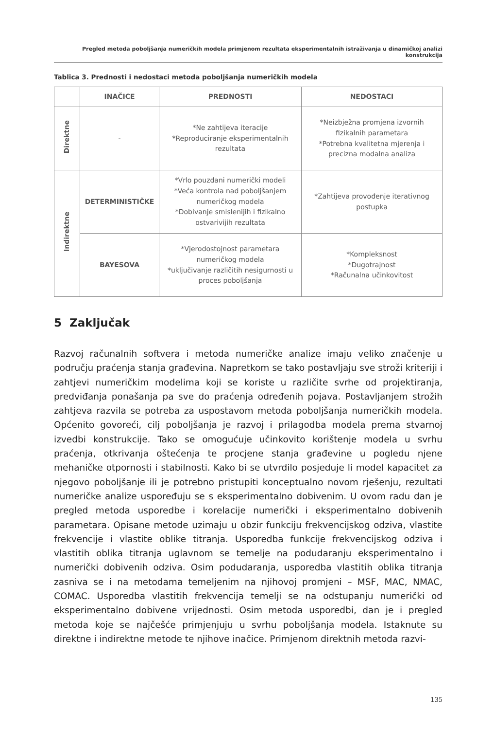Pregled metoda poboljšanja numeričkih modela primjenom rezultata eksperimentalnih istraživanja u dinamičkoj analizi konstrukcija
Tablica 3. Prednosti i nedostaci metoda poboljšanja numeričkih modela
| | INAČICE | PREDNOSTI | NEDOSTACI |
| --- | --- | --- | --- |
| Direktne | - | *Ne zahtijeva iteracije *Reproduciranje eksperimentalnih rezultata | *Neizbježna promjena izvornih fizikalnih parametara *Potrebna kvalitetna mjerenja i precizna modalna analiza |
| Indirektne | DETERMINISTIČKE | *Vrlo pouzdani numerički modeli *Veća kontrola nad poboljšanjem numeričkog modela *Dobivanje smislenijih i fizikalno ostvarivijih rezultata | *Zahtijeva provođenje iterativnog postupka |
| | BAYESOVA | *Vjerodostojnost parametara numeričkog modela *uključivanje različitih nesigurnosti u proces poboljšanja | *Kompleksnost *Dugotrajnost *Računalna učinkovitost |
5 Zaključak
Razvoj računalnih softvera i metoda numeričke analize imaju veliko značenje u području praćenja stanja građevina. Napretkom se tako postavljaju sve stroži kriteriji i zahtjevi numeričkim modelima koji se koriste u različite svrhe od projektiranja, predviđanja ponašanja pa sve do praćenja određenih pojava. Postavljanjem strožih zahtjeva razvila se potreba za uspostavom metoda poboljšanja numeričkih modela. Općenito govoreći, cilj poboljšanja je razvoj i prilagodba modela prema stvarnoj izvedbi konstrukcije. Tako se omogućuje učinkovito korištenje modela u svrhu praćenja, otkrivanja oštećenja te procjene stanja građevine u pogledu njene mehaničke otpornosti i stabilnosti. Kako bi se utvrdilo posjeduje li model kapacitet za njegovo poboljšanje ili je potrebno pristupiti konceptualno novom rješenju, rezultati numeričke analize uspoređuju se s eksperimentalno dobivenim. U ovom radu dan je pregled metoda usporedbe i korelacije numerički i eksperimentalno dobivenih parametara. Opisane metode uzimaju u obzir funkciju frekvencijskog odziva, vlastite frekvencije i vlastite oblike titranja. Usporedba funkcije frekvencijskog odziva i vlastitih oblika titranja uglavnom se temelje na podudaranju eksperimentalno i numerički dobivenih odziva. Osim podudaranja, usporedba vlastitih oblika titranja zasniva se i na metodama temeljenim na njihovoj promjeni – MSF, MAC, NMAC, COMAC. Usporedba vlastitih frekvencija temelji se na odstupanju numerički od eksperimentalno dobivene vrijednosti. Osim metoda usporedbi, dan je i pregled metoda koje se najčešće primjenjuju u svrhu poboljšanja modela. Istaknute su direktne i indirektne metode te njihove inačice. Primjenom direktnih metoda razvi-
135